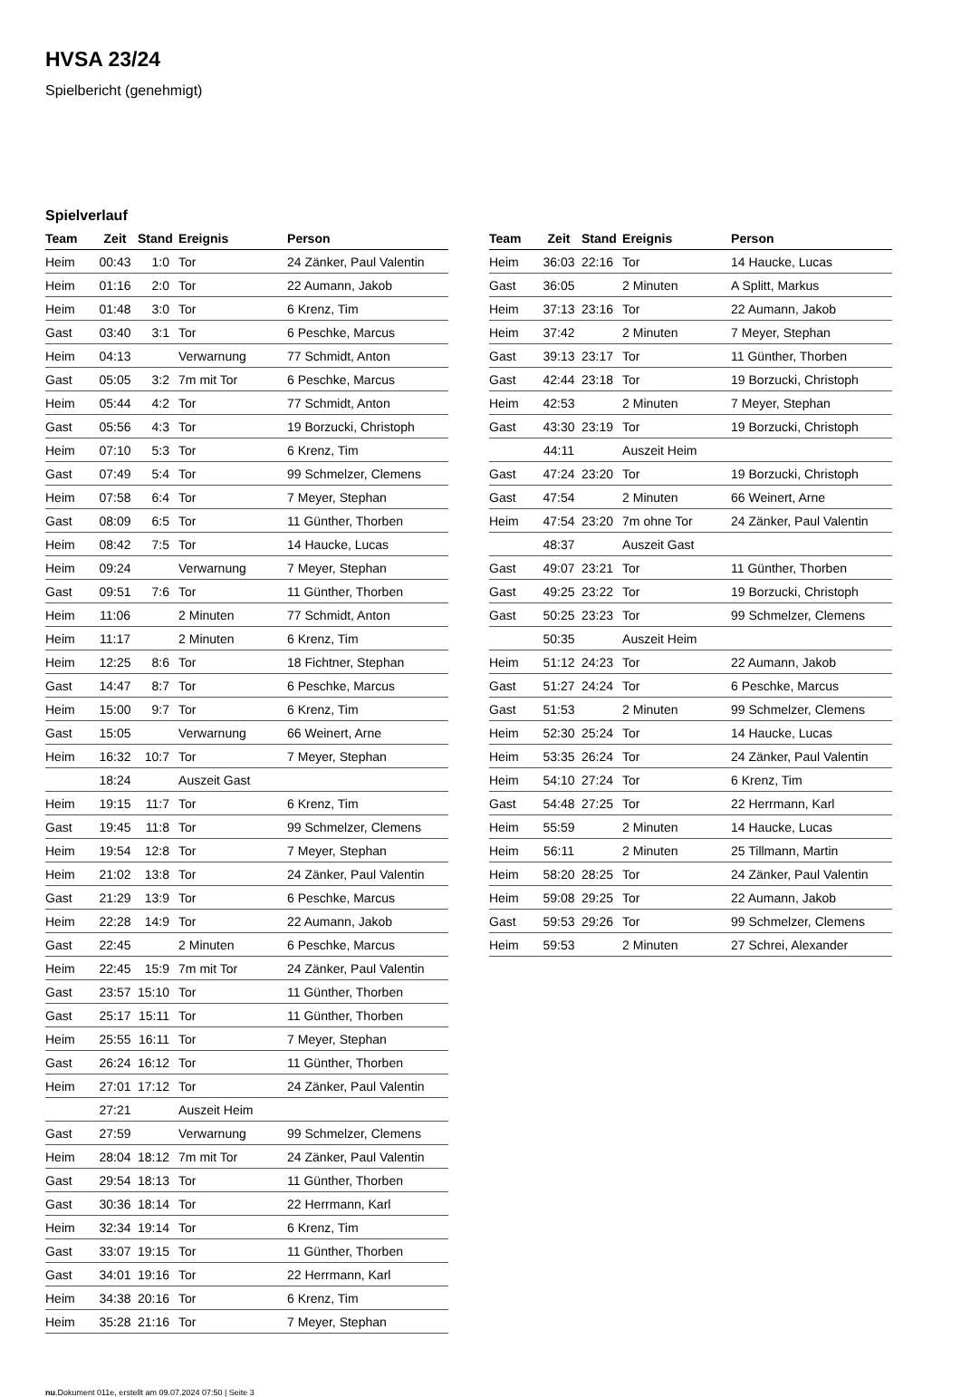HVSA 23/24
Spielbericht (genehmigt)
Spielverlauf
| Team | Zeit | Stand | Ereignis | Person |
| --- | --- | --- | --- | --- |
| Heim | 00:43 | 1:0 | Tor | 24 Zänker, Paul Valentin |
| Heim | 01:16 | 2:0 | Tor | 22 Aumann, Jakob |
| Heim | 01:48 | 3:0 | Tor | 6 Krenz, Tim |
| Gast | 03:40 | 3:1 | Tor | 6 Peschke, Marcus |
| Heim | 04:13 | | Verwarnung | 77 Schmidt, Anton |
| Gast | 05:05 | 3:2 | 7m mit Tor | 6 Peschke, Marcus |
| Heim | 05:44 | 4:2 | Tor | 77 Schmidt, Anton |
| Gast | 05:56 | 4:3 | Tor | 19 Borzucki, Christoph |
| Heim | 07:10 | 5:3 | Tor | 6 Krenz, Tim |
| Gast | 07:49 | 5:4 | Tor | 99 Schmelzer, Clemens |
| Heim | 07:58 | 6:4 | Tor | 7 Meyer, Stephan |
| Gast | 08:09 | 6:5 | Tor | 11 Günther, Thorben |
| Heim | 08:42 | 7:5 | Tor | 14 Haucke, Lucas |
| Heim | 09:24 | | Verwarnung | 7 Meyer, Stephan |
| Gast | 09:51 | 7:6 | Tor | 11 Günther, Thorben |
| Heim | 11:06 | | 2 Minuten | 77 Schmidt, Anton |
| Heim | 11:17 | | 2 Minuten | 6 Krenz, Tim |
| Heim | 12:25 | 8:6 | Tor | 18 Fichtner, Stephan |
| Gast | 14:47 | 8:7 | Tor | 6 Peschke, Marcus |
| Heim | 15:00 | 9:7 | Tor | 6 Krenz, Tim |
| Gast | 15:05 | | Verwarnung | 66 Weinert, Arne |
| Heim | 16:32 | 10:7 | Tor | 7 Meyer, Stephan |
| | 18:24 | | Auszeit Gast | |
| Heim | 19:15 | 11:7 | Tor | 6 Krenz, Tim |
| Gast | 19:45 | 11:8 | Tor | 99 Schmelzer, Clemens |
| Heim | 19:54 | 12:8 | Tor | 7 Meyer, Stephan |
| Heim | 21:02 | 13:8 | Tor | 24 Zänker, Paul Valentin |
| Gast | 21:29 | 13:9 | Tor | 6 Peschke, Marcus |
| Heim | 22:28 | 14:9 | Tor | 22 Aumann, Jakob |
| Gast | 22:45 | | 2 Minuten | 6 Peschke, Marcus |
| Heim | 22:45 | 15:9 | 7m mit Tor | 24 Zänker, Paul Valentin |
| Gast | 23:57 | 15:10 | Tor | 11 Günther, Thorben |
| Gast | 25:17 | 15:11 | Tor | 11 Günther, Thorben |
| Heim | 25:55 | 16:11 | Tor | 7 Meyer, Stephan |
| Gast | 26:24 | 16:12 | Tor | 11 Günther, Thorben |
| Heim | 27:01 | 17:12 | Tor | 24 Zänker, Paul Valentin |
| | 27:21 | | Auszeit Heim | |
| Gast | 27:59 | | Verwarnung | 99 Schmelzer, Clemens |
| Heim | 28:04 | 18:12 | 7m mit Tor | 24 Zänker, Paul Valentin |
| Gast | 29:54 | 18:13 | Tor | 11 Günther, Thorben |
| Gast | 30:36 | 18:14 | Tor | 22 Herrmann, Karl |
| Heim | 32:34 | 19:14 | Tor | 6 Krenz, Tim |
| Gast | 33:07 | 19:15 | Tor | 11 Günther, Thorben |
| Gast | 34:01 | 19:16 | Tor | 22 Herrmann, Karl |
| Heim | 34:38 | 20:16 | Tor | 6 Krenz, Tim |
| Heim | 35:28 | 21:16 | Tor | 7 Meyer, Stephan |
| Team | Zeit | Stand | Ereignis | Person |
| --- | --- | --- | --- | --- |
| Heim | 36:03 | 22:16 | Tor | 14 Haucke, Lucas |
| Gast | 36:05 | | 2 Minuten | A Splitt, Markus |
| Heim | 37:13 | 23:16 | Tor | 22 Aumann, Jakob |
| Heim | 37:42 | | 2 Minuten | 7 Meyer, Stephan |
| Gast | 39:13 | 23:17 | Tor | 11 Günther, Thorben |
| Gast | 42:44 | 23:18 | Tor | 19 Borzucki, Christoph |
| Heim | 42:53 | | 2 Minuten | 7 Meyer, Stephan |
| Gast | 43:30 | 23:19 | Tor | 19 Borzucki, Christoph |
| | 44:11 | | Auszeit Heim | |
| Gast | 47:24 | 23:20 | Tor | 19 Borzucki, Christoph |
| Gast | 47:54 | | 2 Minuten | 66 Weinert, Arne |
| Heim | 47:54 | 23:20 | 7m ohne Tor | 24 Zänker, Paul Valentin |
| | 48:37 | | Auszeit Gast | |
| Gast | 49:07 | 23:21 | Tor | 11 Günther, Thorben |
| Gast | 49:25 | 23:22 | Tor | 19 Borzucki, Christoph |
| Gast | 50:25 | 23:23 | Tor | 99 Schmelzer, Clemens |
| | 50:35 | | Auszeit Heim | |
| Heim | 51:12 | 24:23 | Tor | 22 Aumann, Jakob |
| Gast | 51:27 | 24:24 | Tor | 6 Peschke, Marcus |
| Gast | 51:53 | | 2 Minuten | 99 Schmelzer, Clemens |
| Heim | 52:30 | 25:24 | Tor | 14 Haucke, Lucas |
| Heim | 53:35 | 26:24 | Tor | 24 Zänker, Paul Valentin |
| Heim | 54:10 | 27:24 | Tor | 6 Krenz, Tim |
| Gast | 54:48 | 27:25 | Tor | 22 Herrmann, Karl |
| Heim | 55:59 | | 2 Minuten | 14 Haucke, Lucas |
| Heim | 56:11 | | 2 Minuten | 25 Tillmann, Martin |
| Heim | 58:20 | 28:25 | Tor | 24 Zänker, Paul Valentin |
| Heim | 59:08 | 29:25 | Tor | 22 Aumann, Jakob |
| Gast | 59:53 | 29:26 | Tor | 99 Schmelzer, Clemens |
| Heim | 59:53 | | 2 Minuten | 27 Schrei, Alexander |
nu.Dokument 011e, erstellt am 09.07.2024 07:50 | Seite 3